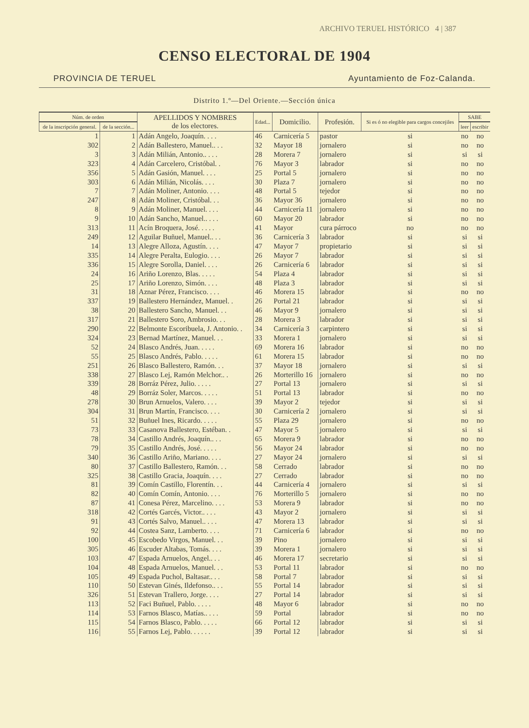ARCHIVO TERUEL HISTÓRICO 4 | 387
CENSO ELECTORAL DE 1904
PROVINCIA DE TERUEL Ayuntamiento de Foz-Calanda.
Distrito 1.º—Del Oriente.—Sección única
| Núm. de orden | | APELLIDOS Y NOMBRES de los electores. | Edad... | Domicilio. | Profesión. | Si es ó no elegible para cargos concejiles | SABE | |
| --- | --- | --- | --- | --- | --- | --- | --- | --- |
| de la inscripción general. | de la sección... | | | | | | leer | escribir |
| 1 | 1 | Adán Angelo, Joaquín. . . . | 46 | Carnicería 5 | pastor | si | no | no |
| 302 | 2 | Adán Ballestero, Manuel.. . . | 32 | Mayor 18 | jornalero | si | no | no |
| 3 | 3 | Adán Milián, Antonio.. . . . | 28 | Morera 7 | jornalero | si | si | si |
| 323 | 4 | Adán Carcelero, Cristóbal. . | 76 | Mayor 3 | labrador | si | no | no |
| 356 | 5 | Adán Gasión, Manuel. . . . | 25 | Portal 5 | jornalero | si | no | no |
| 303 | 6 | Adán Milián, Nicolás. . . . | 30 | Plaza 7 | jornalero | si | no | no |
| 7 | 7 | Adán Moliner, Antonio. . . . | 48 | Portal 5 | tejedor | si | no | no |
| 247 | 8 | Adán Moliner, Cristóbal. . . | 36 | Mayor 36 | jornalero | si | no | no |
| 8 | 9 | Adán Moliner, Manuel. . . . | 44 | Carnicería 11 | jornalero | si | no | no |
| 9 | 10 | Adán Sancho, Manuel.. . . . | 60 | Mayor 20 | labrador | si | no | no |
| 313 | 11 | Acín Broquera, José. . . . . | 41 | Mayor | cura párroco | no | no | no |
| 249 | 12 | Aguilar Buñuel, Manuel.. . . | 36 | Carnicería 3 | labrador | si | si | si |
| 14 | 13 | Alegre Alloza, Agustín. . . . | 47 | Mayor 7 | propietario | si | si | si |
| 335 | 14 | Alegre Peralta, Eulogio. . . . | 26 | Mayor 7 | labrador | si | si | si |
| 336 | 15 | Alegre Sorolla, Daniel. . . . | 26 | Carnicería 6 | labrador | si | si | si |
| 24 | 16 | Ariño Lorenzo, Blas. . . . . | 54 | Plaza 4 | labrador | si | si | si |
| 25 | 17 | Ariño Lorenzo, Simón. . . . | 48 | Plaza 3 | labrador | si | si | si |
| 31 | 18 | Aznar Pérez, Francisco. . . . | 46 | Morera 15 | labrador | si | no | no |
| 337 | 19 | Ballestero Hernández, Manuel. . | 26 | Portal 21 | labrador | si | si | si |
| 38 | 20 | Ballestero Sancho, Manuel. . . | 46 | Mayor 9 | jornalero | si | si | si |
| 317 | 21 | Ballestero Soro, Ambrosio. . . | 28 | Morera 3 | labrador | si | si | si |
| 290 | 22 | Belmonte Escoribuela, J. Antonio. . | 34 | Carnicería 3 | carpintero | si | si | si |
| 324 | 23 | Bernad Martínez, Manuel. . . | 33 | Morera 1 | jornalero | si | si | si |
| 52 | 24 | Blasco Andrés, Juan. . . . . | 69 | Morera 16 | labrador | si | no | no |
| 55 | 25 | Blasco Andrés, Pablo. . . . . | 61 | Morera 15 | labrador | si | no | no |
| 251 | 26 | Blasco Ballestero, Ramón. . . | 37 | Mayor 18 | jornalero | si | si | si |
| 338 | 27 | Blasco Lej, Ramón Melchor.. . | 26 | Morterillo 16 | jornalero | si | no | no |
| 339 | 28 | Borráz Pérez, Julio. . . . . | 27 | Portal 13 | jornalero | si | si | si |
| 48 | 29 | Borráz Soler, Marcos. . . . . | 51 | Portal 13 | labrador | si | no | no |
| 278 | 30 | Brun Arnuelos, Valero. . . . | 39 | Mayor 2 | tejedor | si | si | si |
| 304 | 31 | Brun Martín, Francisco. . . . | 30 | Carnicería 2 | jornalero | si | si | si |
| 51 | 32 | Buñuel Ines, Ricardo. . . . . | 55 | Plaza 29 | jornalero | si | no | no |
| 73 | 33 | Casanova Ballestero, Estéban. . | 47 | Mayor 5 | jornalero | si | si | si |
| 78 | 34 | Castillo Andrés, Joaquín.. . . | 65 | Morera 9 | labrador | si | no | no |
| 79 | 35 | Castillo Andrés, José. . . . . | 56 | Mayor 24 | labrador | si | no | no |
| 340 | 36 | Castillo Ariño, Mariano. . . . | 27 | Mayor 24 | jornalero | si | si | si |
| 80 | 37 | Castillo Ballestero, Ramón. . . | 58 | Cerrado | labrador | si | no | no |
| 325 | 38 | Castillo Gracia, Joaquín. . . . | 27 | Cerrado | labrador | si | no | no |
| 81 | 39 | Comín Castillo, Florentín. . . | 44 | Carnicería 4 | jornalero | si | si | si |
| 82 | 40 | Comín Comín, Antonio. . . . | 76 | Morterillo 5 | jornalero | si | no | no |
| 87 | 41 | Conesa Pérez, Marcelino. . . . | 53 | Morera 9 | labrador | si | no | no |
| 318 | 42 | Cortés Garcés, Victor.. . . . | 43 | Mayor 2 | jornalero | si | si | si |
| 91 | 43 | Cortés Salvo, Manuel.. . . . | 47 | Morera 13 | labrador | si | si | si |
| 92 | 44 | Costea Sanz, Lamberto. . . . | 71 | Carnicería 6 | labrador | si | no | no |
| 100 | 45 | Escobedo Virgos, Manuel. . . | 39 | Pino | jornalero | si | si | si |
| 305 | 46 | Escuder Altabas, Tomás. . . . | 39 | Morera 1 | jornalero | si | si | si |
| 103 | 47 | Espada Arnuelos, Angel.. . . | 46 | Morera 17 | secretario | si | si | si |
| 104 | 48 | Espada Arnuelos, Manuel. . . | 53 | Portal 11 | labrador | si | no | no |
| 105 | 49 | Espada Puchol, Baltasar.. . . | 58 | Portal 7 | labrador | si | si | si |
| 110 | 50 | Estevan Ginés, Ildefonso.. . . | 55 | Portal 14 | labrador | si | si | si |
| 326 | 51 | Estevan Trallero, Jorge. . . . | 27 | Portal 14 | labrador | si | si | si |
| 113 | 52 | Faci Buñuel, Pablo. . . . . | 48 | Mayor 6 | labrador | si | no | no |
| 114 | 53 | Farnos Blasco, Matías.. . . . | 59 | Portal | labrador | si | no | no |
| 115 | 54 | Farnos Blasco, Pablo. . . . . | 66 | Portal 12 | labrador | si | si | si |
| 116 | 55 | Farnos Lej, Pablo. . . . . . | 39 | Portal 12 | labrador | si | si | si |